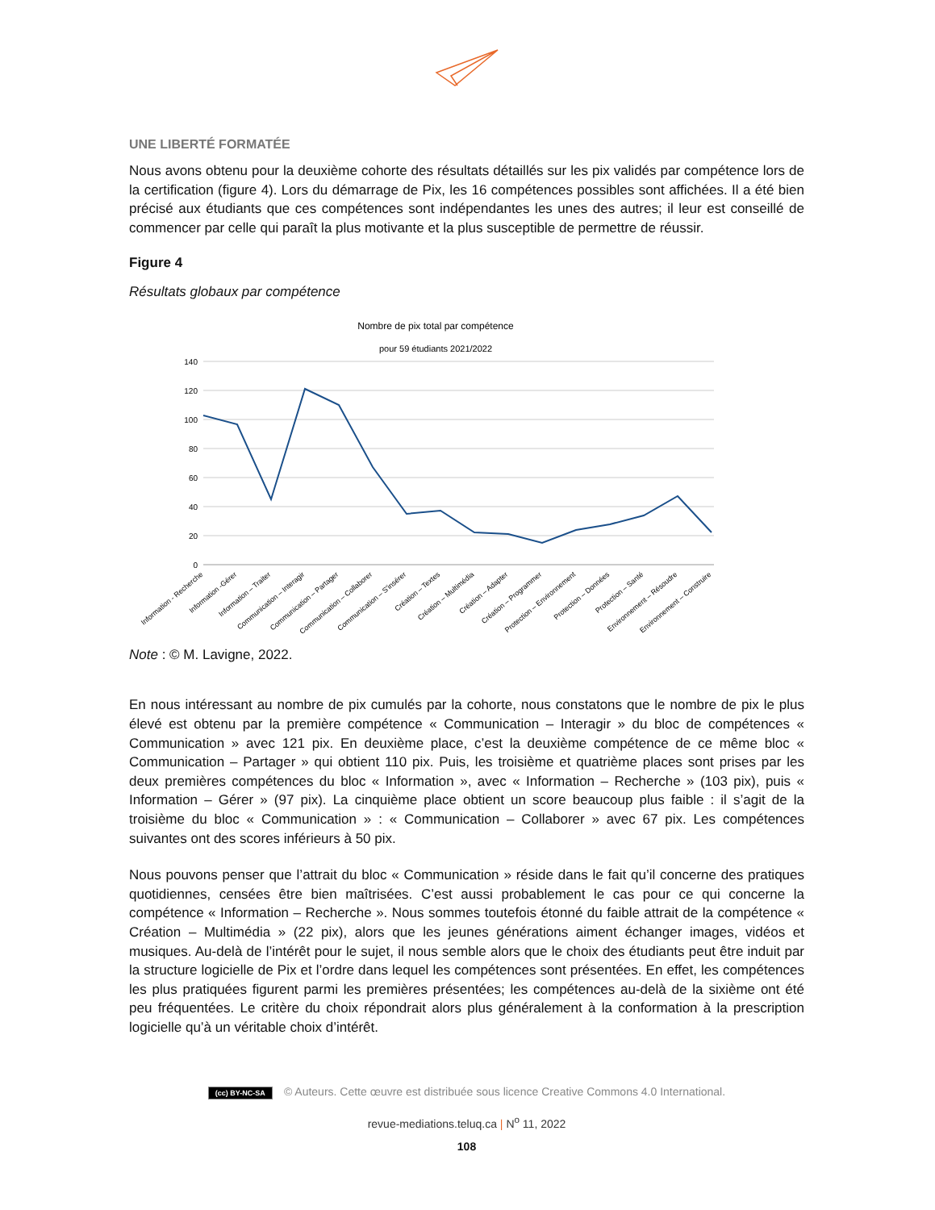UNE LIBERTÉ FORMATÉE
Nous avons obtenu pour la deuxième cohorte des résultats détaillés sur les pix validés par compétence lors de la certification (figure 4). Lors du démarrage de Pix, les 16 compétences possibles sont affichées. Il a été bien précisé aux étudiants que ces compétences sont indépendantes les unes des autres; il leur est conseillé de commencer par celle qui paraît la plus motivante et la plus susceptible de permettre de réussir.
Figure 4
Résultats globaux par compétence
Nombre de pix total par compétence
pour 59 étudiants 2021/2022
140
120
100
80
60
40
20
0
Information - Recherche
Information -Gérer
Information – Traiter
Communication – Interagir
Communication – Partager
Communication – Collaborer
Communication – S'insérer
Création – Textes
Création – Multimédia
Création – Adapter
Création – Programmer
Protection – Environnement
Protection – Données
Protection – Santé
Environnement – Résoudre
Environnement – Construire
Note : © M. Lavigne, 2022.
En nous intéressant au nombre de pix cumulés par la cohorte, nous constatons que le nombre de pix le plus élevé est obtenu par la première compétence « Communication – Interagir » du bloc de compétences « Communication » avec 121 pix. En deuxième place, c’est la deuxième compétence de ce même bloc « Communication – Partager » qui obtient 110 pix. Puis, les troisième et quatrième places sont prises par les deux premières compétences du bloc « Information », avec « Information – Recherche » (103 pix), puis « Information – Gérer » (97 pix). La cinquième place obtient un score beaucoup plus faible : il s’agit de la troisième du bloc « Communication » : « Communication – Collaborer » avec 67 pix. Les compétences suivantes ont des scores inférieurs à 50 pix.
Nous pouvons penser que l’attrait du bloc « Communication » réside dans le fait qu’il concerne des pratiques quotidiennes, censées être bien maîtrisées. C’est aussi probablement le cas pour ce qui concerne la compétence « Information – Recherche ». Nous sommes toutefois étonné du faible attrait de la compétence « Création – Multimédia » (22 pix), alors que les jeunes générations aiment échanger images, vidéos et musiques. Au-delà de l’intérêt pour le sujet, il nous semble alors que le choix des étudiants peut être induit par la structure logicielle de Pix et l’ordre dans lequel les compétences sont présentées. En effet, les compétences les plus pratiquées figurent parmi les premières présentées; les compétences au-delà de la sixième ont été peu fréquentées. Le critère du choix répondrait alors plus généralement à la conformation à la prescription logicielle qu’à un véritable choix d’intérêt.
(cc) BY-NC-SA © Auteurs. Cette œuvre est distribuée sous licence Creative Commons 4.0 International.
revue-mediations.teluq.ca | N<sup>o</sup> 11, 2022
108